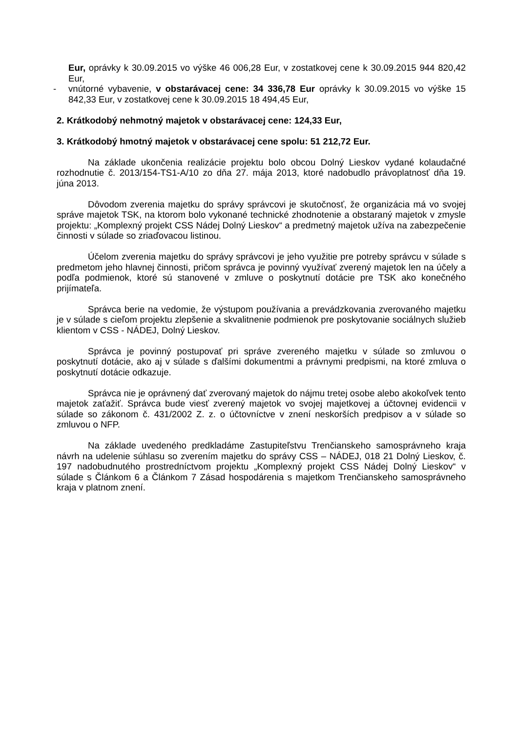Eur, oprávky k 30.09.2015 vo výške 46 006,28 Eur, v zostatkovej cene k 30.09.2015 944 820,42 Eur,
- vnútorné vybavenie, v obstarávacej cene: 34 336,78 Eur oprávky k 30.09.2015 vo výške 15 842,33 Eur, v zostatkovej cene k 30.09.2015 18 494,45 Eur,
2. Krátkodobý nehmotný majetok v obstarávacej cene: 124,33 Eur,
3. Krátkodobý hmotný majetok v obstarávacej cene spolu: 51 212,72 Eur.
Na základe ukončenia realizácie projektu bolo obcou Dolný Lieskov vydané kolaudačné rozhodnutie č. 2013/154-TS1-A/10 zo dňa 27. mája 2013, ktoré nadobudlo právoplatnosť dňa 19. júna 2013.
Dôvodom zverenia majetku do správy správcovi je skutočnosť, že organizácia má vo svojej správe majetok TSK, na ktorom bolo vykonané technické zhodnotenie a obstaraný majetok v zmysle projektu: „Komplexný projekt CSS Nádej Dolný Lieskov“ a predmetný majetok užíva na zabezpečenie činnosti v súlade so zriaďovacou listinou.
Účelom zverenia majetku do správy správcovi je jeho využitie pre potreby správcu v súlade s predmetom jeho hlavnej činnosti, pričom správca je povinný využívať zverený majetok len na účely a podľa podmienok, ktoré sú stanovené v zmluve o poskytnutí dotácie pre TSK ako konečného prijímateľa.
Správca berie na vedomie, že výstupom používania a prevádzkovania zverovaného majetku je v súlade s cieľom projektu zlepšenie a skvalitnenie podmienok pre poskytovanie sociálnych služieb klientom v CSS - NÁDEJ, Dolný Lieskov.
Správca je povinný postupovať pri správe zvereného majetku v súlade so zmluvou o poskytnutí dotácie, ako aj v súlade s ďalšími dokumentmi a právnymi predpismi, na ktoré zmluva o poskytnutí dotácie odkazuje.
Správca nie je oprávnený dať zverovaný majetok do nájmu tretej osobe alebo akokoľvek tento majetok zaťažiť. Správca bude viesť zverený majetok vo svojej majetkovej a účtovnej evidencii v súlade so zákonom č. 431/2002 Z. z. o účtovníctve v znení neskorších predpisov a v súlade so zmluvou o NFP.
Na základe uvedeného predkladáme Zastupiteľstvu Trenčianskeho samosprávneho kraja návrh na udelenie súhlasu so zverením majetku do správy CSS – NÁDEJ, 018 21 Dolný Lieskov, č. 197 nadobudnutého prostredníctvom projektu „Komplexný projekt CSS Nádej Dolný Lieskov“ v súlade s Článkom 6 a Článkom 7 Zásad hospodárenia s majetkom Trenčianskeho samosprávneho kraja v platnom znení.